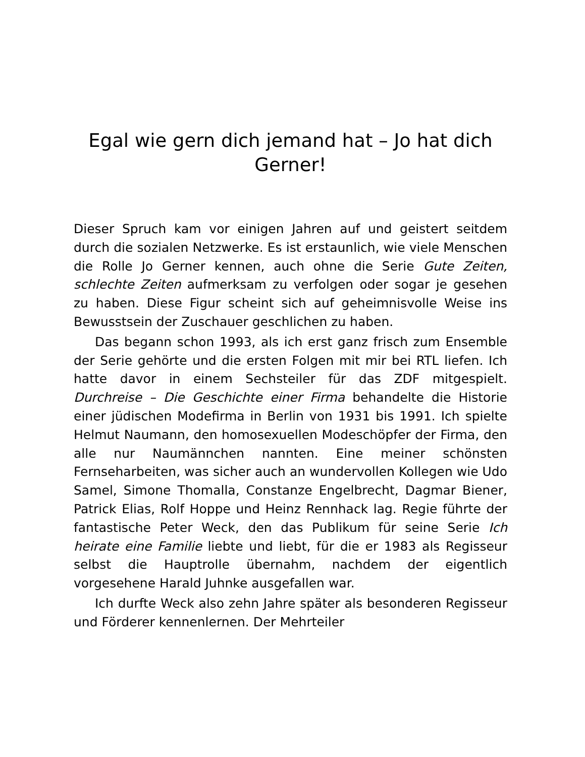Egal wie gern dich jemand hat – Jo hat dich Gerner!
Dieser Spruch kam vor einigen Jahren auf und geistert seitdem durch die sozialen Netzwerke. Es ist erstaunlich, wie viele Menschen die Rolle Jo Gerner kennen, auch ohne die Serie Gute Zeiten, schlechte Zeiten aufmerksam zu verfolgen oder sogar je gesehen zu haben. Diese Figur scheint sich auf geheimnisvolle Weise ins Bewusstsein der Zuschauer geschlichen zu haben.
Das begann schon 1993, als ich erst ganz frisch zum Ensemble der Serie gehörte und die ersten Folgen mit mir bei RTL liefen. Ich hatte davor in einem Sechsteiler für das ZDF mitgespielt. Durchreise – Die Geschichte einer Firma behandelte die Historie einer jüdischen Modefirma in Berlin von 1931 bis 1991. Ich spielte Helmut Naumann, den homosexuellen Modeschöpfer der Firma, den alle nur Naumännchen nannten. Eine meiner schönsten Fernseharbeiten, was sicher auch an wundervollen Kollegen wie Udo Samel, Simone Thomalla, Constanze Engelbrecht, Dagmar Biener, Patrick Elias, Rolf Hoppe und Heinz Rennhack lag. Regie führte der fantastische Peter Weck, den das Publikum für seine Serie Ich heirate eine Familie liebte und liebt, für die er 1983 als Regisseur selbst die Hauptrolle übernahm, nachdem der eigentlich vorgesehene Harald Juhnke ausgefallen war.
Ich durfte Weck also zehn Jahre später als besonderen Regisseur und Förderer kennenlernen. Der Mehrteiler